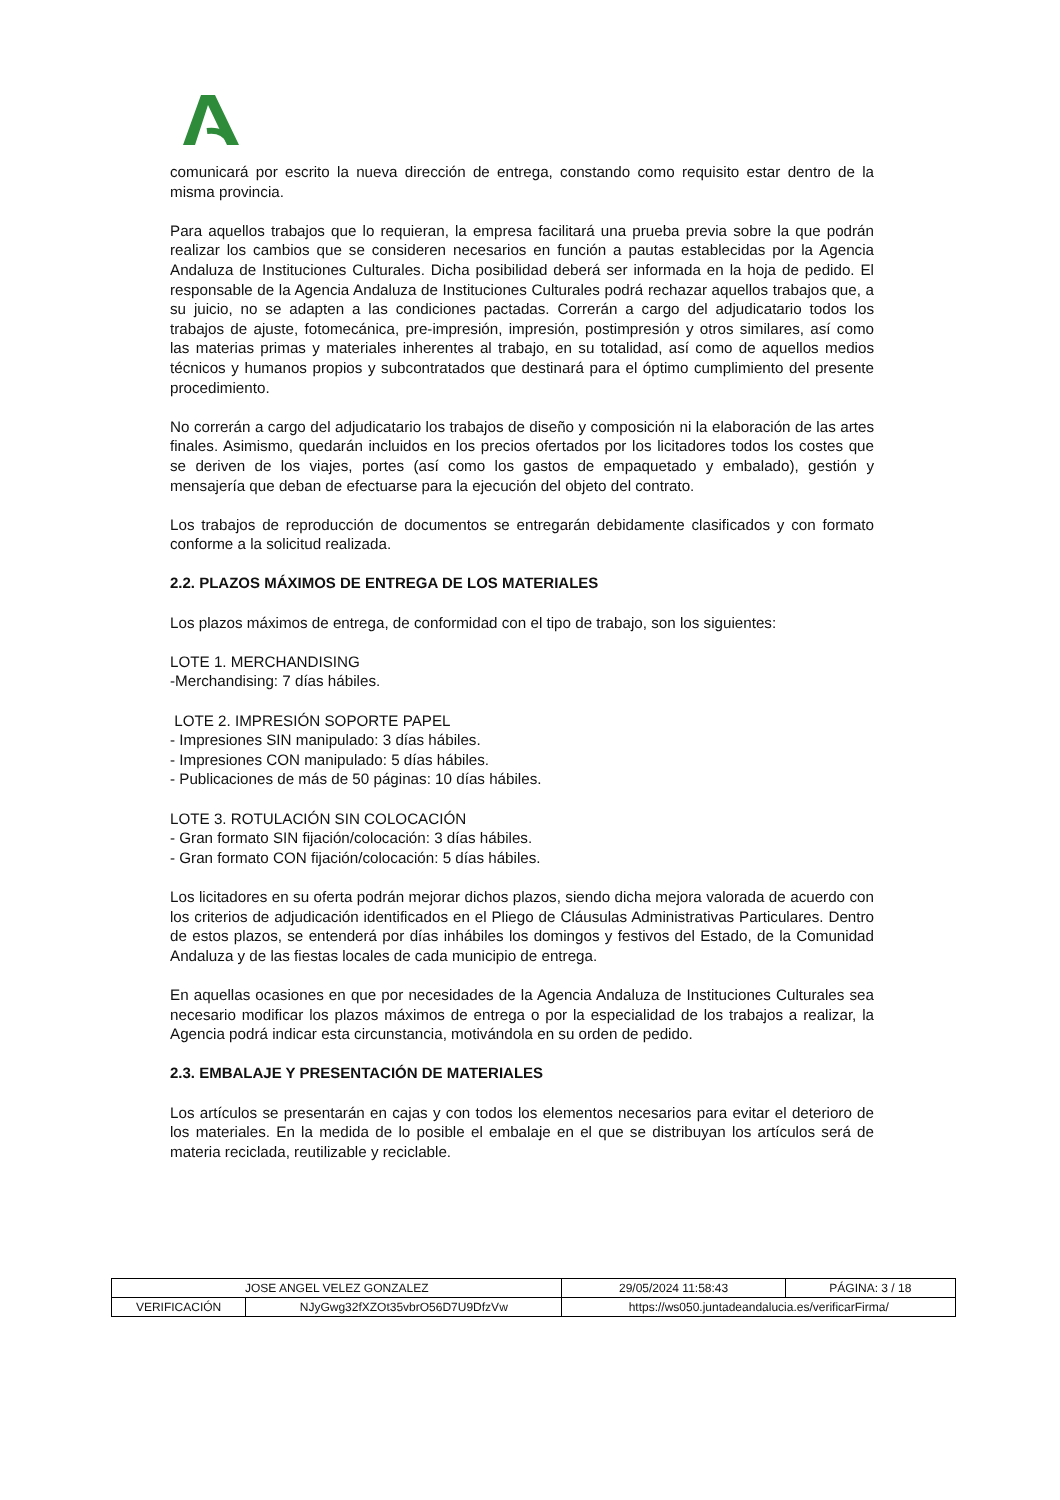comunicará por escrito la nueva dirección de entrega, constando como requisito estar dentro de la misma provincia.
Para aquellos trabajos que lo requieran, la empresa facilitará una prueba previa sobre la que podrán realizar los cambios que se consideren necesarios en función a pautas establecidas por la Agencia Andaluza de Instituciones Culturales. Dicha posibilidad deberá ser informada en la hoja de pedido. El responsable de la Agencia Andaluza de Instituciones Culturales podrá rechazar aquellos trabajos que, a su juicio, no se adapten a las condiciones pactadas. Correrán a cargo del adjudicatario todos los trabajos de ajuste, fotomecánica, pre-impresión, impresión, postimpresión y otros similares, así como las materias primas y materiales inherentes al trabajo, en su totalidad, así como de aquellos medios técnicos y humanos propios y subcontratados que destinará para el óptimo cumplimiento del presente procedimiento.
No correrán a cargo del adjudicatario los trabajos de diseño y composición ni la elaboración de las artes finales. Asimismo, quedarán incluidos en los precios ofertados por los licitadores todos los costes que se deriven de los viajes, portes (así como los gastos de empaquetado y embalado), gestión y mensajería que deban de efectuarse para la ejecución del objeto del contrato.
Los trabajos de reproducción de documentos se entregarán debidamente clasificados y con formato conforme a la solicitud realizada.
2.2. PLAZOS MÁXIMOS DE ENTREGA DE LOS MATERIALES
Los plazos máximos de entrega, de conformidad con el tipo de trabajo, son los siguientes:
LOTE 1. MERCHANDISING
-Merchandising: 7 días hábiles.
LOTE 2. IMPRESIÓN SOPORTE PAPEL
- Impresiones SIN manipulado: 3 días hábiles.
- Impresiones CON manipulado: 5 días hábiles.
- Publicaciones de más de 50 páginas: 10 días hábiles.
LOTE 3. ROTULACIÓN SIN COLOCACIÓN
- Gran formato SIN fijación/colocación: 3 días hábiles.
- Gran formato CON fijación/colocación: 5 días hábiles.
Los licitadores en su oferta podrán mejorar dichos plazos, siendo dicha mejora valorada de acuerdo con los criterios de adjudicación identificados en el Pliego de Cláusulas Administrativas Particulares. Dentro de estos plazos, se entenderá por días inhábiles los domingos y festivos del Estado, de la Comunidad Andaluza y de las fiestas locales de cada municipio de entrega.
En aquellas ocasiones en que por necesidades de la Agencia Andaluza de Instituciones Culturales sea necesario modificar los plazos máximos de entrega o por la especialidad de los trabajos a realizar, la Agencia podrá indicar esta circunstancia, motivándola en su orden de pedido.
2.3. EMBALAJE Y PRESENTACIÓN DE MATERIALES
Los artículos se presentarán en cajas y con todos los elementos necesarios para evitar el deterioro de los materiales. En la medida de lo posible el embalaje en el que se distribuyan los artículos será de materia reciclada, reutilizable y reciclable.
| JOSE ANGEL VELEZ GONZALEZ | | | 29/05/2024 11:58:43 | PÁGINA: 3 / 18 |
| VERIFICACIÓN | NJyGwg32fXZOt35vbrO56D7U9DfzVw | https://ws050.juntadeandalucia.es/verificarFirma/ | | |